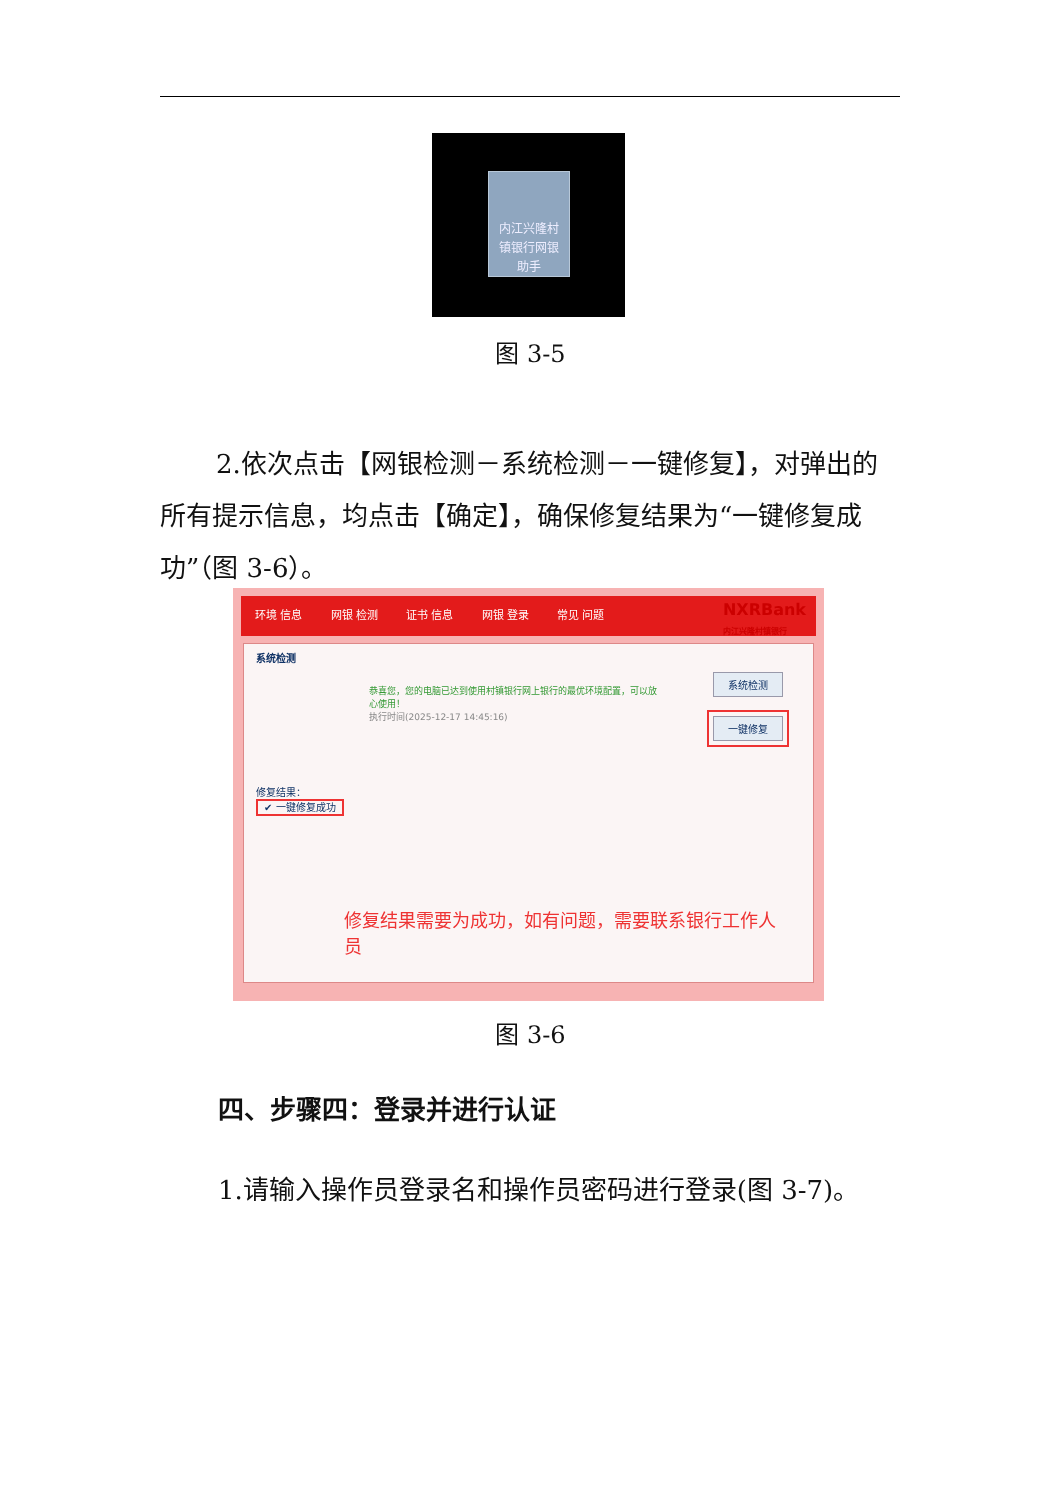内江兴隆村
镇银行网银
助手
图 3-5
2.依次点击【网银检测－系统检测－一键修复】，对弹出的所有提示信息，均点击【确定】，确保修复结果为“一键修复成功”（图 3-6）。
环境 信息 网银 检测 证书 信息 网银 登录 常见 问题
NXRBank
内江兴隆村镇银行
系统检测
恭喜您，您的电脑已达到使用村镇银行网上银行的最优环境配置，可以放心使用！
执行时间(2025-12-17 14:45:16)
系统检测
一键修复
修复结果：
✔ 一键修复成功
修复结果需要为成功，如有问题，需要联系银行工作人员
图 3-6
四、步骤四：登录并进行认证
1.请输入操作员登录名和操作员密码进行登录(图 3-7)。